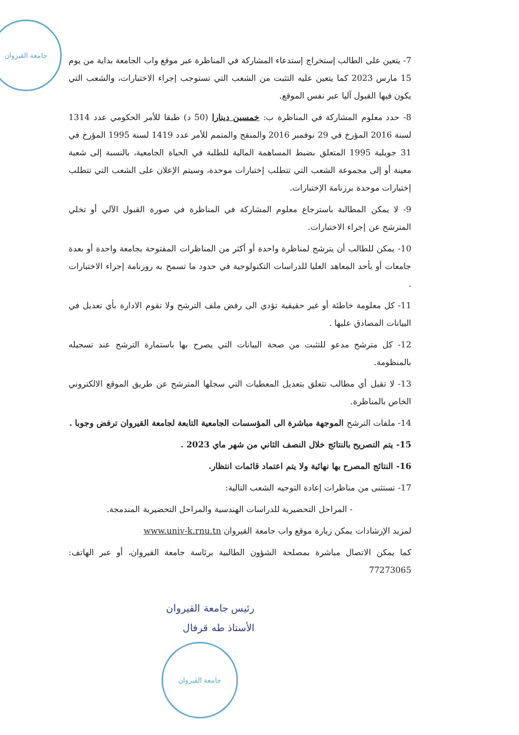جامعة القيروان
7- يتعين على الطالب إستخراج إستدعاء المشاركة في المناظرة عبر موقع واب الجامعة بداية من يوم 15 مارس 2023 كما يتعين عليه التثبت من الشعب التي تستوجب إجراء الاختبارات، والشعب التي يكون فيها القبول آليا عبر نفس الموقع.
8- حدد معلوم المشاركة في المناظرة ب: خمسين دينارا (50 د) طبقا للأمر الحكومي عدد 1314 لسنة 2016 المؤرخ في 29 نوفمبر 2016 والمنقح والمتمم للأمر عدد 1419 لسنة 1995 المؤرخ في 31 جويلية 1995 المتعلق بضبط المساهمة المالية للطلبة في الحياة الجامعية، بالنسبة إلى شعبة معينة أو إلى مجموعة الشعب التي تتطلب إختبارات موحدة، وسيتم الإعلان على الشعب التي تتطلب إختبارات موحدة برزنامة الإختبارات.
9- لا يمكن المطالبة باسترجاع معلوم المشاركة في المناظرة في صورة القبول الآلي أو تخلي المترشح عن إجراء الاختبارات.
10- يمكن للطالب أن يترشح لمناظرة واحدة أو أكثر من المناظرات المفتوحة بجامعة واحدة أو بعدة جامعات أو بأحد المعاهد العليا للدراسات التكنولوجية في حدود ما تسمح به روزنامة إجراء الاختبارات .
11- كل معلومة خاطئة أو غير حقيقية تؤدي الى رفض ملف الترشح ولا تقوم الادارة بأي تعديل في البيانات المصادق عليها .
12- كل مترشح مدعو للتثبت من صحة البيانات التي يصرح بها باستمارة الترشح عند تسجيله بالمنظومة.
13- لا تقبل أي مطالب تتعلق بتعديل المعطيات التي سجلها المترشح عن طريق الموقع الالكتروني الخاص بالمناظرة.
14- ملفات الترشح الموجهة مباشرة الى المؤسسات الجامعية التابعة لجامعة القيروان ترفض وجوبا .
15- يتم التصريح بالنتائج خلال النصف الثاني من شهر ماي 2023 .
16- النتائج المصرح بها نهائية ولا يتم اعتماد قائمات انتظار.
17- تستثنى من مناظرات إعادة التوجيه الشعب التالية:
- المراحل التحضيرية للدراسات الهندسية والمراحل التحضيرية المندمجة.
لمزيد الإرشادات يمكن زيارة موقع واب جامعة القيروان www.univ-k.rnu.tn
كما يمكن الاتصال مباشرة بمصلحة الشؤون الطالبية برئاسة جامعة القيروان، أو عبر الهاتف: 77273065
رئيس جامعة القيروان
الأستاذ طه قرفال
جامعة القيروان